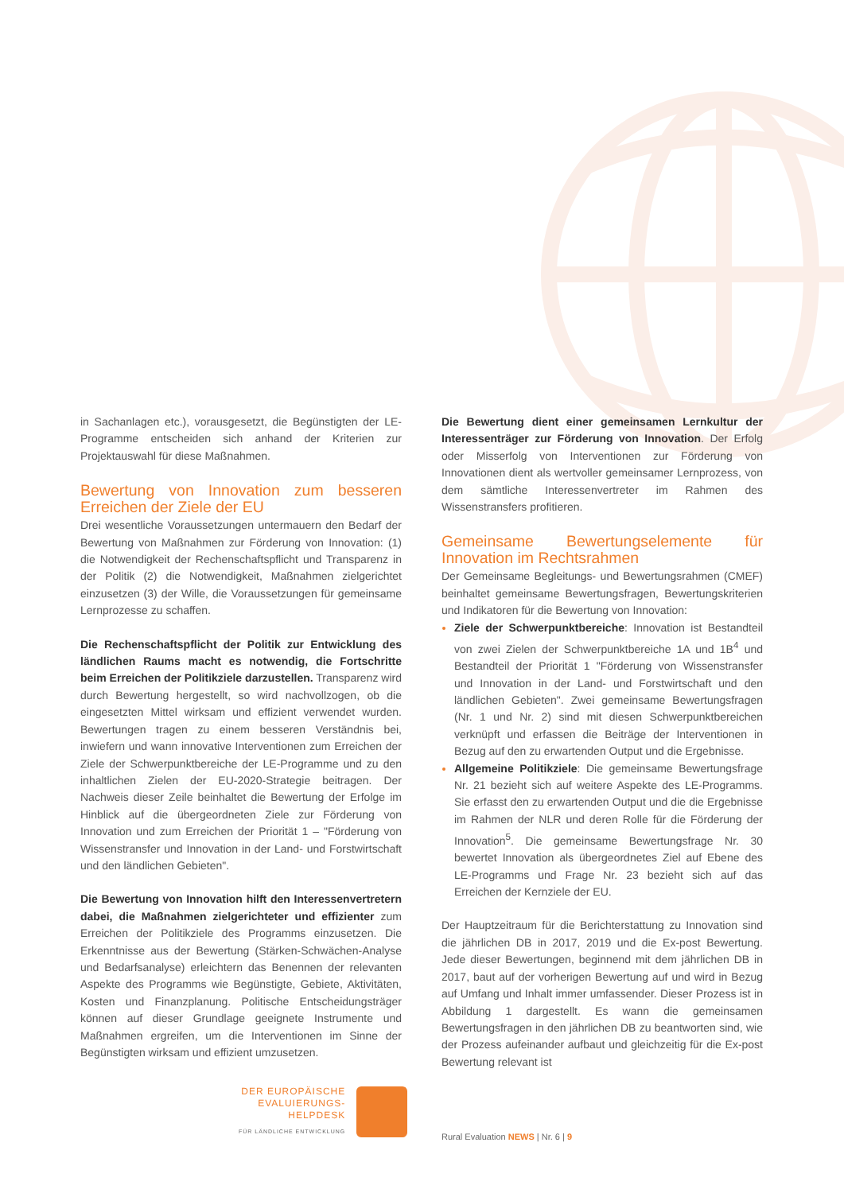in Sachanlagen etc.), vorausgesetzt, die Begünstigten der LE-Programme entscheiden sich anhand der Kriterien zur Projektauswahl für diese Maßnahmen.
Bewertung von Innovation zum besseren Erreichen der Ziele der EU
Drei wesentliche Voraussetzungen untermauern den Bedarf der Bewertung von Maßnahmen zur Förderung von Innovation: (1) die Notwendigkeit der Rechenschaftspflicht und Transparenz in der Politik (2) die Notwendigkeit, Maßnahmen zielgerichtet einzusetzen (3) der Wille, die Voraussetzungen für gemeinsame Lernprozesse zu schaffen.
Die Rechenschaftspflicht der Politik zur Entwicklung des ländlichen Raums macht es notwendig, die Fortschritte beim Erreichen der Politikziele darzustellen. Transparenz wird durch Bewertung hergestellt, so wird nachvollzogen, ob die eingesetzten Mittel wirksam und effizient verwendet wurden. Bewertungen tragen zu einem besseren Verständnis bei, inwiefern und wann innovative Interventionen zum Erreichen der Ziele der Schwerpunktbereiche der LE-Programme und zu den inhaltlichen Zielen der EU-2020-Strategie beitragen. Der Nachweis dieser Zeile beinhaltet die Bewertung der Erfolge im Hinblick auf die übergeordneten Ziele zur Förderung von Innovation und zum Erreichen der Priorität 1 – "Förderung von Wissenstransfer und Innovation in der Land- und Forstwirtschaft und den ländlichen Gebieten".
Die Bewertung von Innovation hilft den Interessenvertretern dabei, die Maßnahmen zielgerichteter und effizienter zum Erreichen der Politikziele des Programms einzusetzen. Die Erkenntnisse aus der Bewertung (Stärken-Schwächen-Analyse und Bedarfsanalyse) erleichtern das Benennen der relevanten Aspekte des Programms wie Begünstigte, Gebiete, Aktivitäten, Kosten und Finanzplanung. Politische Entscheidungsträger können auf dieser Grundlage geeignete Instrumente und Maßnahmen ergreifen, um die Interventionen im Sinne der Begünstigten wirksam und effizient umzusetzen.
Die Bewertung dient einer gemeinsamen Lernkultur der Interessenträger zur Förderung von Innovation. Der Erfolg oder Misserfolg von Interventionen zur Förderung von Innovationen dient als wertvoller gemeinsamer Lernprozess, von dem sämtliche Interessenvertreter im Rahmen des Wissenstransfers profitieren.
Gemeinsame Bewertungselemente für Innovation im Rechtsrahmen
Der Gemeinsame Begleitungs- und Bewertungsrahmen (CMEF) beinhaltet gemeinsame Bewertungsfragen, Bewertungskriterien und Indikatoren für die Bewertung von Innovation:
Ziele der Schwerpunktbereiche: Innovation ist Bestandteil von zwei Zielen der Schwerpunktbereiche 1A und 1B<sup>4</sup> und Bestandteil der Priorität 1 "Förderung von Wissenstransfer und Innovation in der Land- und Forstwirtschaft und den ländlichen Gebieten". Zwei gemeinsame Bewertungsfragen (Nr. 1 und Nr. 2) sind mit diesen Schwerpunktbereichen verknüpft und erfassen die Beiträge der Interventionen in Bezug auf den zu erwartenden Output und die Ergebnisse.
Allgemeine Politikziele: Die gemeinsame Bewertungsfrage Nr. 21 bezieht sich auf weitere Aspekte des LE-Programms. Sie erfasst den zu erwartenden Output und die die Ergebnisse im Rahmen der NLR und deren Rolle für die Förderung der Innovation<sup>5</sup>. Die gemeinsame Bewertungsfrage Nr. 30 bewertet Innovation als übergeordnetes Ziel auf Ebene des LE-Programms und Frage Nr. 23 bezieht sich auf das Erreichen der Kernziele der EU.
Der Hauptzeitraum für die Berichterstattung zu Innovation sind die jährlichen DB in 2017, 2019 und die Ex-post Bewertung. Jede dieser Bewertungen, beginnend mit dem jährlichen DB in 2017, baut auf der vorherigen Bewertung auf und wird in Bezug auf Umfang und Inhalt immer umfassender. Dieser Prozess ist in Abbildung 1 dargestellt. Es wann die gemeinsamen Bewertungsfragen in den jährlichen DB zu beantworten sind, wie der Prozess aufeinander aufbaut und gleichzeitig für die Ex-post Bewertung relevant ist
DER EUROPÄISCHE
EVALUIERUNGS-
HELPDESK
FÜR LÄNDLICHE ENTWICKLUNG
Rural Evaluation NEWS | Nr. 6 | 9